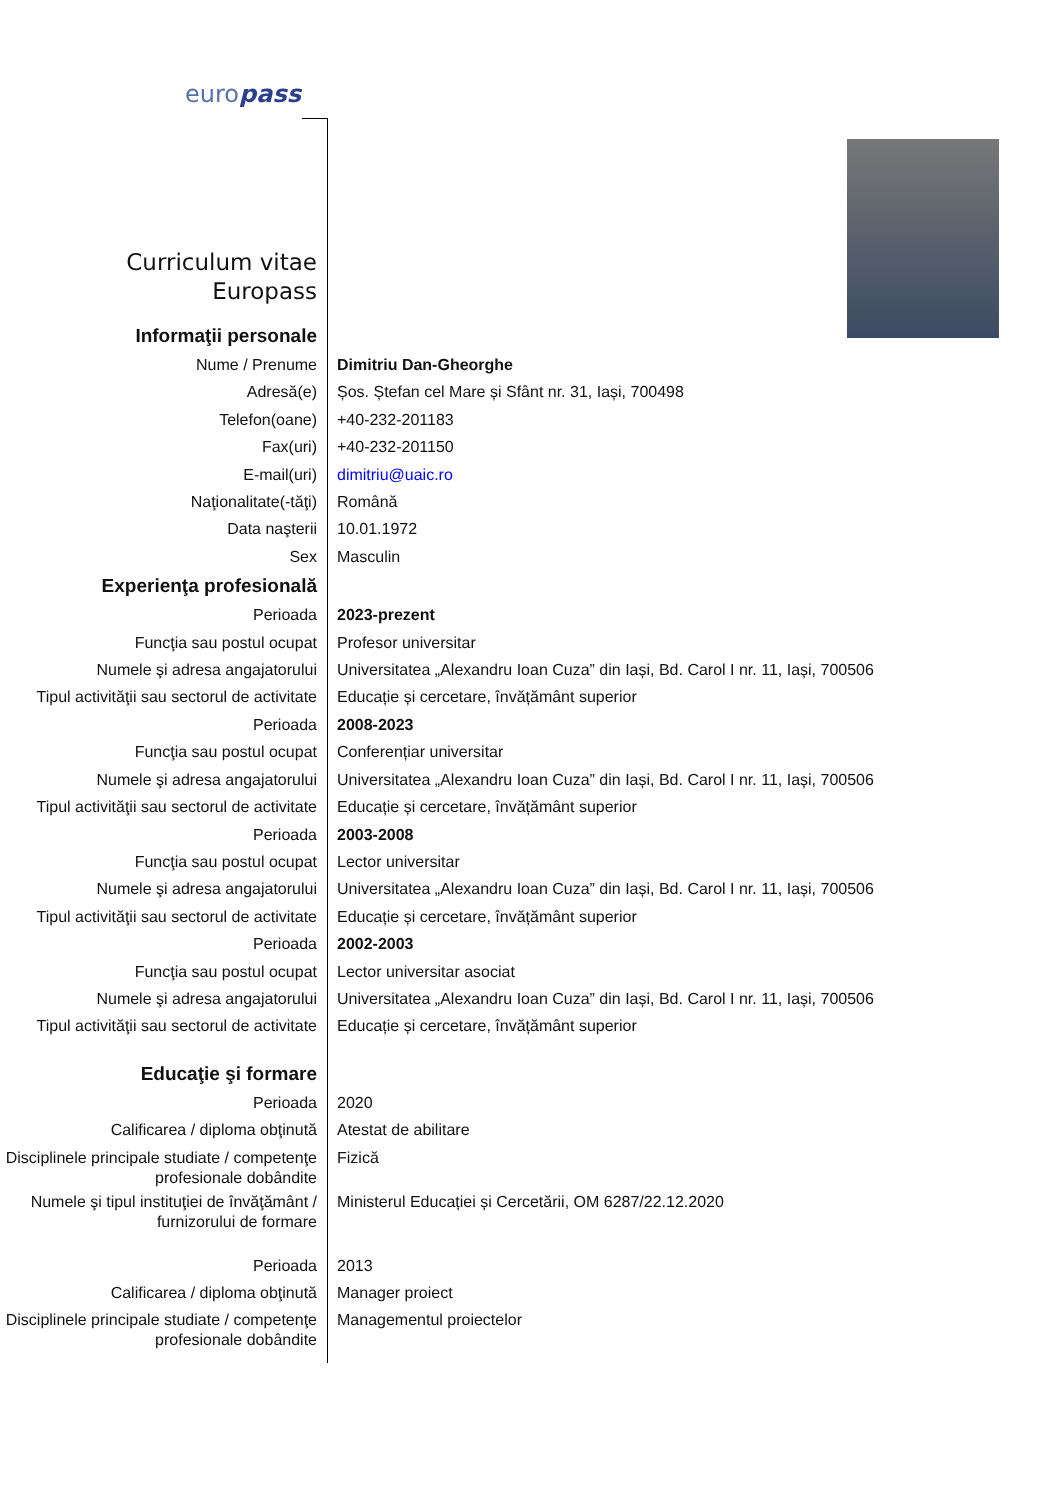europass
Curriculum vitae
Europass
Informaţii personale
Nume / Prenume Dimitriu Dan-Gheorghe
Adresă(e) Șos. Ștefan cel Mare și Sfânt nr. 31, Iași, 700498
Telefon(oane) +40-232-201183
Fax(uri) +40-232-201150
E-mail(uri) dimitriu@uaic.ro
Naţionalitate(-tăţi) Română
Data naşterii 10.01.1972
Sex Masculin
Experienţa profesională
Perioada 2023-prezent
Funcţia sau postul ocupat Profesor universitar
Numele şi adresa angajatorului Universitatea „Alexandru Ioan Cuza” din Iași, Bd. Carol I nr. 11, Iași, 700506
Tipul activităţii sau sectorul de activitate
Educație și cercetare, învățământ superior
Perioada 2008-2023
Funcţia sau postul ocupat Conferențiar universitar
Numele şi adresa angajatorului Universitatea „Alexandru Ioan Cuza” din Iași, Bd. Carol I nr. 11, Iași, 700506
Tipul activităţii sau sectorul de activitate
Educație și cercetare, învățământ superior
Perioada 2003-2008
Funcţia sau postul ocupat Lector universitar
Numele şi adresa angajatorului Universitatea „Alexandru Ioan Cuza” din Iași, Bd. Carol I nr. 11, Iași, 700506
Tipul activităţii sau sectorul de activitate
Educație și cercetare, învățământ superior
Perioada 2002-2003
Funcţia sau postul ocupat Lector universitar asociat
Numele şi adresa angajatorului Universitatea „Alexandru Ioan Cuza” din Iași, Bd. Carol I nr. 11, Iași, 700506
Tipul activităţii sau sectorul de activitate
Educație și cercetare, învățământ superior
Educaţie şi formare
Perioada 2020
Calificarea / diploma obţinută Atestat de abilitare
Disciplinele principale studiate / competenţe profesionale dobândite
Fizică
Numele şi tipul instituţiei de învăţământ / furnizorului de formare
Ministerul Educației și Cercetării, OM 6287/22.12.2020
Perioada 2013
Calificarea / diploma obţinută Manager proiect
Disciplinele principale studiate / competenţe profesionale dobândite
Managementul proiectelor